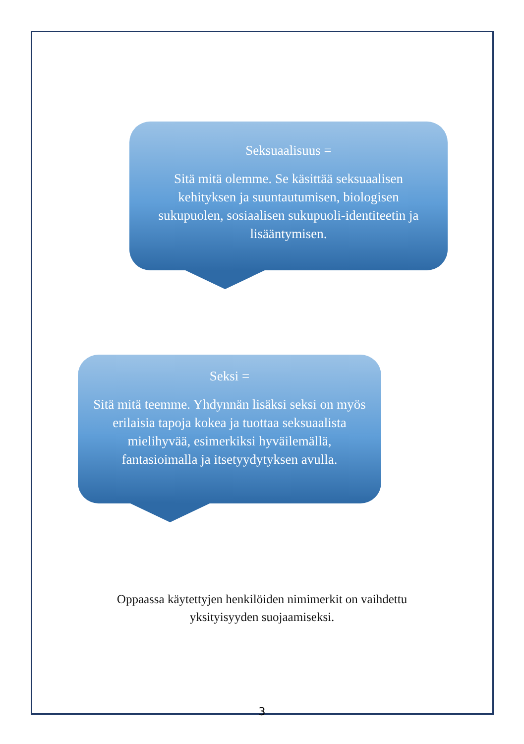Seksuaalisuus =
Sitä mitä olemme. Se käsittää seksuaalisen kehityksen ja suuntautumisen, biologisen sukupuolen, sosiaalisen sukupuoli-identiteetin ja lisääntymisen.
Seksi =
Sitä mitä teemme. Yhdynnän lisäksi seksi on myös erilaisia tapoja kokea ja tuottaa seksuaalista mielihyvää, esimerkiksi hyväilemällä, fantasioimalla ja itsetyydytyksen avulla.
Oppaassa käytettyjen henkilöiden nimimerkit on vaihdettu
yksityisyyden suojaamiseksi.
3